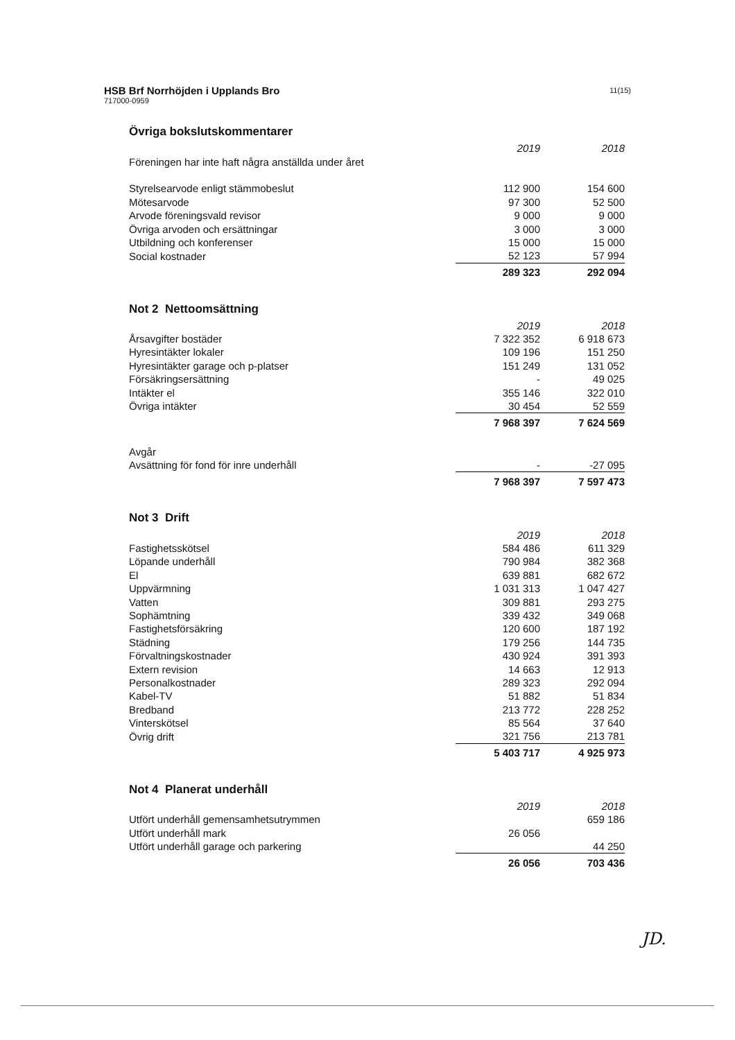HSB Brf Norrhöjden i Upplands Bro
717000-0959
11(15)
Övriga bokslutskommentarer
| | 2019 | 2018 |
| Föreningen har inte haft några anställda under året | | |
| Styrelsearvode enligt stämmobeslut | 112 900 | 154 600 |
| Mötesarvode | 97 300 | 52 500 |
| Arvode föreningsvald revisor | 9 000 | 9 000 |
| Övriga arvoden och ersättningar | 3 000 | 3 000 |
| Utbildning och konferenser | 15 000 | 15 000 |
| Social kostnader | 52 123 | 57 994 |
| | 289 323 | 292 094 |
Not 2 Nettoomsättning
| | 2019 | 2018 |
| Årsavgifter bostäder | 7 322 352 | 6 918 673 |
| Hyresintäkter lokaler | 109 196 | 151 250 |
| Hyresintäkter garage och p-platser | 151 249 | 131 052 |
| Försäkringsersättning | - | 49 025 |
| Intäkter el | 355 146 | 322 010 |
| Övriga intäkter | 30 454 | 52 559 |
| | 7 968 397 | 7 624 569 |
| Avgår | | |
| Avsättning för fond för inre underhåll | - | -27 095 |
| | 7 968 397 | 7 597 473 |
Not 3 Drift
| | 2019 | 2018 |
| Fastighetsskötsel | 584 486 | 611 329 |
| Löpande underhåll | 790 984 | 382 368 |
| El | 639 881 | 682 672 |
| Uppvärmning | 1 031 313 | 1 047 427 |
| Vatten | 309 881 | 293 275 |
| Sophämtning | 339 432 | 349 068 |
| Fastighetsförsäkring | 120 600 | 187 192 |
| Städning | 179 256 | 144 735 |
| Förvaltningskostnader | 430 924 | 391 393 |
| Extern revision | 14 663 | 12 913 |
| Personalkostnader | 289 323 | 292 094 |
| Kabel-TV | 51 882 | 51 834 |
| Bredband | 213 772 | 228 252 |
| Vinterskötsel | 85 564 | 37 640 |
| Övrig drift | 321 756 | 213 781 |
| | 5 403 717 | 4 925 973 |
Not 4 Planerat underhåll
| | 2019 | 2018 |
| Utfört underhåll gemensamhetsutrymmen | | 659 186 |
| Utfört underhåll mark | 26 056 | |
| Utfört underhåll garage och parkering | | 44 250 |
| | 26 056 | 703 436 |
JD.